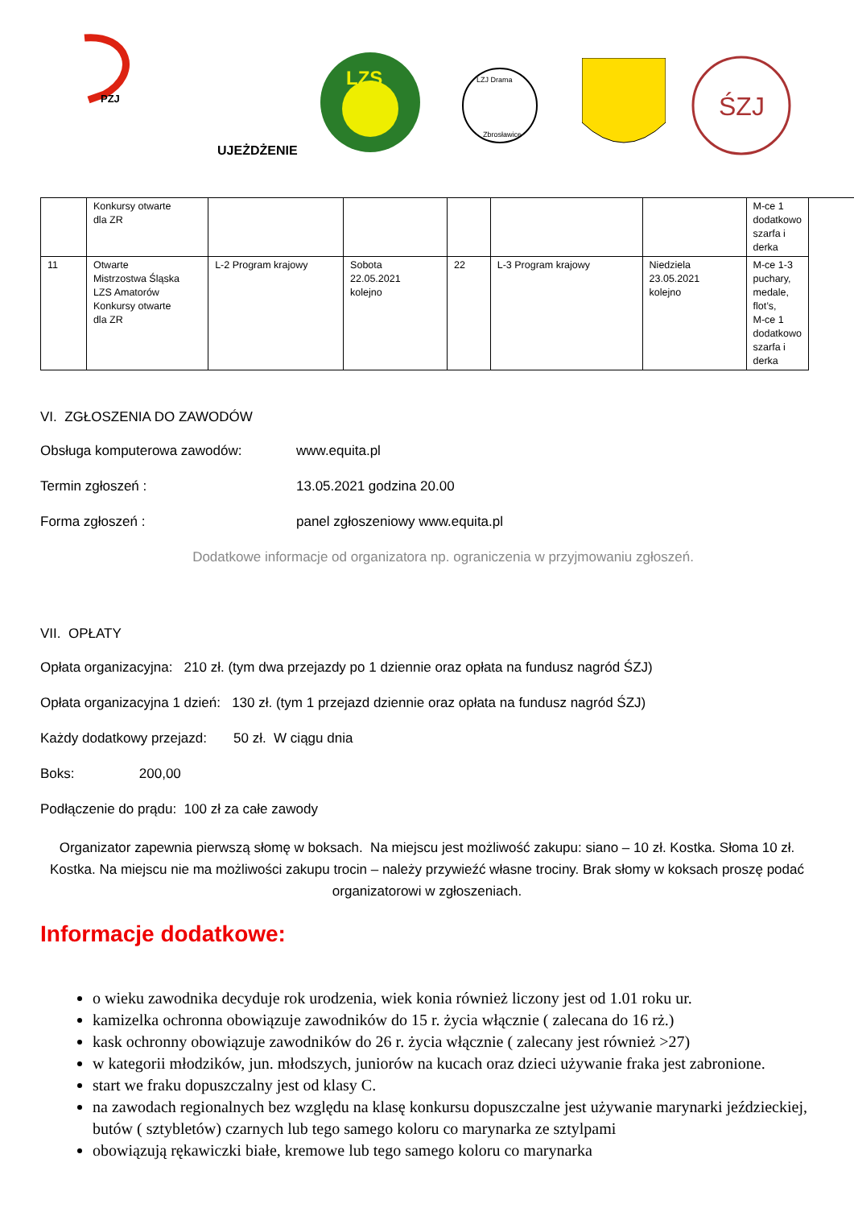PZJ
LZS
LZJ Drama
Zbrosławice
ŚZJ
UJEŻDŻENIE
| | Konkursy otwarte dla ZR | | | | | | M-ce 1 dodatkowo szarfa i derka |
| 11 | Otwarte Mistrzostwa Śląska LZS Amatorów Konkursy otwarte dla ZR | L-2 Program krajowy | Sobota 22.05.2021 kolejno | 22 | L-3 Program krajowy | Niedziela 23.05.2021 kolejno | M-ce 1-3 puchary, medale, flot’s, M-ce 1 dodatkowo szarfa i derka |
VI. ZGŁOSZENIA DO ZAWODÓW
Obsługa komputerowa zawodów: www.equita.pl
Termin zgłoszeń : 13.05.2021 godzina 20.00
Forma zgłoszeń : panel zgłoszeniowy www.equita.pl
Dodatkowe informacje od organizatora np. ograniczenia w przyjmowaniu zgłoszeń.
VII. OPŁATY
Opłata organizacyjna: 210 zł. (tym dwa przejazdy po 1 dziennie oraz opłata na fundusz nagród ŚZJ)
Opłata organizacyjna 1 dzień: 130 zł. (tym 1 przejazd dziennie oraz opłata na fundusz nagród ŚZJ)
Każdy dodatkowy przejazd: 50 zł. W ciągu dnia
Boks: 200,00
Podłączenie do prądu: 100 zł za całe zawody
Organizator zapewnia pierwszą słomę w boksach. Na miejscu jest możliwość zakupu: siano – 10 zł. Kostka. Słoma 10 zł. Kostka. Na miejscu nie ma możliwości zakupu trocin – należy przywieźć własne trociny. Brak słomy w koksach proszę podać organizatorowi w zgłoszeniach.
Informacje dodatkowe:
o wieku zawodnika decyduje rok urodzenia, wiek konia również liczony jest od 1.01 roku ur.
kamizelka ochronna obowiązuje zawodników do 15 r. życia włącznie ( zalecana do 16 rż.)
kask ochronny obowiązuje zawodników do 26 r. życia włącznie ( zalecany jest również >27)
w kategorii młodzików, jun. młodszych, juniorów na kucach oraz dzieci używanie fraka jest zabronione.
start we fraku dopuszczalny jest od klasy C.
na zawodach regionalnych bez względu na klasę konkursu dopuszczalne jest używanie marynarki jeździeckiej, butów ( sztybletów) czarnych lub tego samego koloru co marynarka ze sztylpami
obowiązują rękawiczki białe, kremowe lub tego samego koloru co marynarka